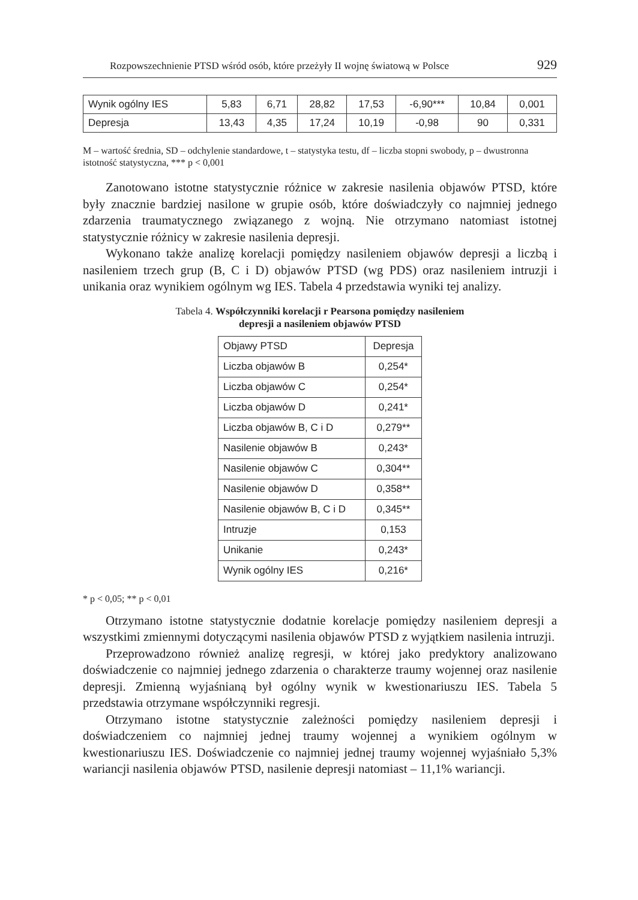Rozpowszechnienie PTSD wśród osób, które przeżyły II wojnę światową w Polsce 929
| Wynik ogólny IES | 5,83 | 6,71 | 28,82 | 17,53 | -6,90*** | 10,84 | 0,001 |
| Depresja | 13,43 | 4,35 | 17,24 | 10,19 | -0,98 | 90 | 0,331 |
M – wartość średnia, SD – odchylenie standardowe, t – statystyka testu, df – liczba stopni swobody, p – dwustronna istotność statystyczna, *** p < 0,001
Zanotowano istotne statystycznie różnice w zakresie nasilenia objawów PTSD, które były znacznie bardziej nasilone w grupie osób, które doświadczyły co najmniej jednego zdarzenia traumatycznego związanego z wojną. Nie otrzymano natomiast istotnej statystycznie różnicy w zakresie nasilenia depresji.
Wykonano także analizę korelacji pomiędzy nasileniem objawów depresji a liczbą i nasileniem trzech grup (B, C i D) objawów PTSD (wg PDS) oraz nasileniem intruzji i unikania oraz wynikiem ogólnym wg IES. Tabela 4 przedstawia wyniki tej analizy.
Tabela 4. Współczynniki korelacji r Pearsona pomiędzy nasileniem
depresji a nasileniem objawów PTSD
| Objawy PTSD | Depresja |
| Liczba objawów B | 0,254* |
| Liczba objawów C | 0,254* |
| Liczba objawów D | 0,241* |
| Liczba objawów B, C i D | 0,279** |
| Nasilenie objawów B | 0,243* |
| Nasilenie objawów C | 0,304** |
| Nasilenie objawów D | 0,358** |
| Nasilenie objawów B, C i D | 0,345** |
| Intruzje | 0,153 |
| Unikanie | 0,243* |
| Wynik ogólny IES | 0,216* |
* p < 0,05; ** p < 0,01
Otrzymano istotne statystycznie dodatnie korelacje pomiędzy nasileniem depresji a wszystkimi zmiennymi dotyczącymi nasilenia objawów PTSD z wyjątkiem nasilenia intruzji.
Przeprowadzono również analizę regresji, w której jako predyktory analizowano doświadczenie co najmniej jednego zdarzenia o charakterze traumy wojennej oraz nasilenie depresji. Zmienną wyjaśnianą był ogólny wynik w kwestionariuszu IES. Tabela 5 przedstawia otrzymane współczynniki regresji.
Otrzymano istotne statystycznie zależności pomiędzy nasileniem depresji i doświadczeniem co najmniej jednej traumy wojennej a wynikiem ogólnym w kwestionariuszu IES. Doświadczenie co najmniej jednej traumy wojennej wyjaśniało 5,3% wariancji nasilenia objawów PTSD, nasilenie depresji natomiast – 11,1% wariancji.